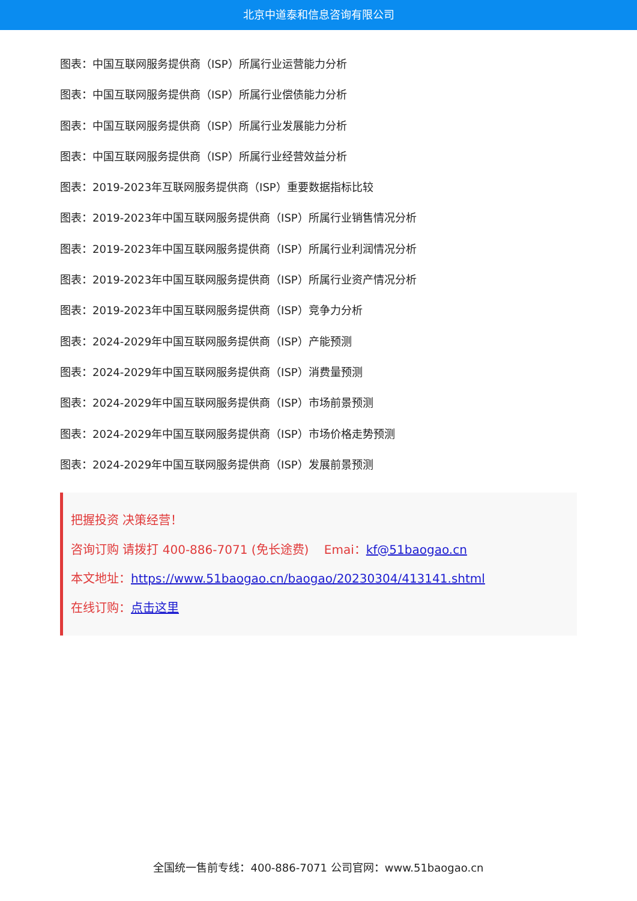北京中道泰和信息咨询有限公司
图表：中国互联网服务提供商（ISP）所属行业运营能力分析
图表：中国互联网服务提供商（ISP）所属行业偿债能力分析
图表：中国互联网服务提供商（ISP）所属行业发展能力分析
图表：中国互联网服务提供商（ISP）所属行业经营效益分析
图表：2019-2023年互联网服务提供商（ISP）重要数据指标比较
图表：2019-2023年中国互联网服务提供商（ISP）所属行业销售情况分析
图表：2019-2023年中国互联网服务提供商（ISP）所属行业利润情况分析
图表：2019-2023年中国互联网服务提供商（ISP）所属行业资产情况分析
图表：2019-2023年中国互联网服务提供商（ISP）竞争力分析
图表：2024-2029年中国互联网服务提供商（ISP）产能预测
图表：2024-2029年中国互联网服务提供商（ISP）消费量预测
图表：2024-2029年中国互联网服务提供商（ISP）市场前景预测
图表：2024-2029年中国互联网服务提供商（ISP）市场价格走势预测
图表：2024-2029年中国互联网服务提供商（ISP）发展前景预测
把握投资 决策经营！
咨询订购 请拨打 400-886-7071 (免长途费) Emai：kf@51baogao.cn
本文地址：https://www.51baogao.cn/baogao/20230304/413141.shtml
在线订购：点击这里
全国统一售前专线：400-886-7071 公司官网：www.51baogao.cn